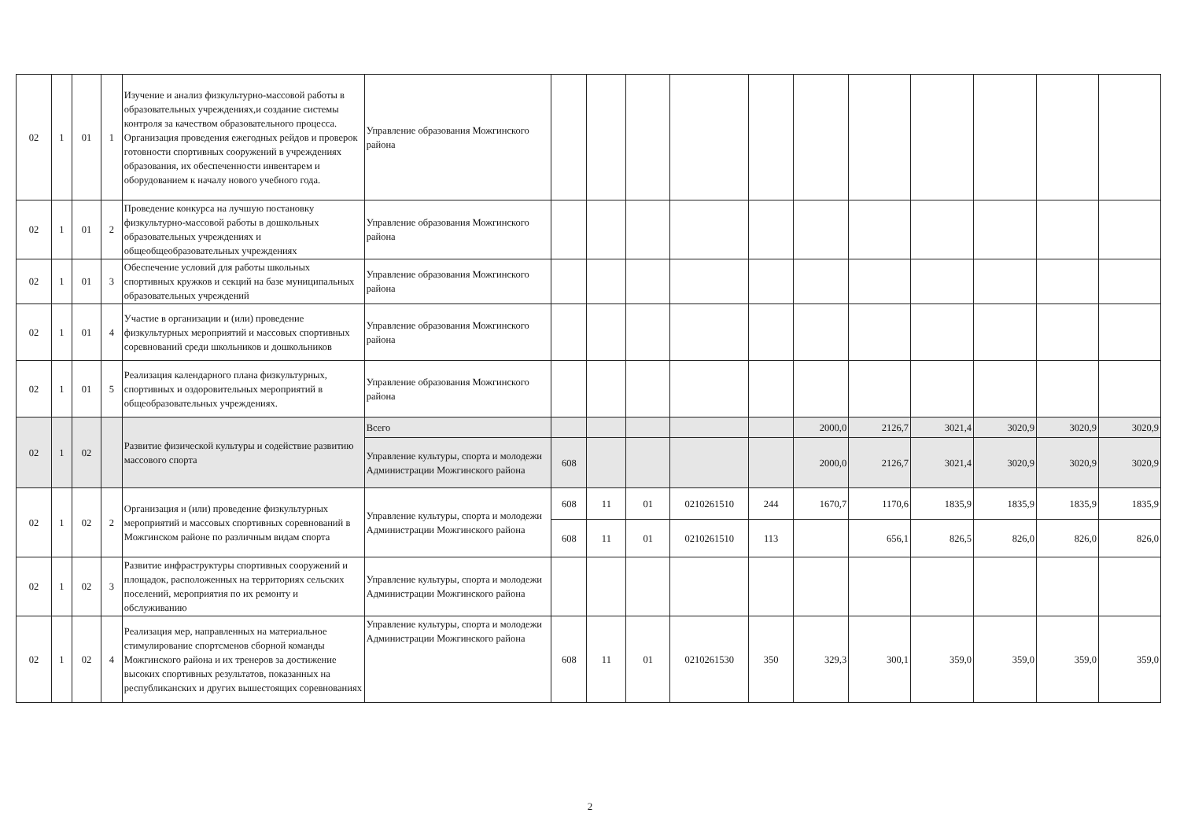| 02 | 1 | 01 | 1 | Изучение и анализ физкультурно-массовой работы в образовательных учреждениях,и создание системы контроля за качеством образовательного процесса. Организация проведения ежегодных рейдов и проверок готовности спортивных сооружений в учреждениях образования, их обеспеченности инвентарем и оборудованием к началу нового учебного года. | Управление образования Можгинского района | | | | | | | | | | | |
| 02 | 1 | 01 | 2 | Проведение конкурса на лучшую постановку физкультурно-массовой работы в дошкольных образовательных учреждениях и общеобщеобразовательных учреждениях | Управление образования Можгинского района | | | | | | | | | | | |
| 02 | 1 | 01 | 3 | Обеспечение условий для работы школьных спортивных кружков и секций на базе муниципальных образовательных учреждений | Управление образования Можгинского района | | | | | | | | | | | |
| 02 | 1 | 01 | 4 | Участие в организации и (или) проведение физкультурных мероприятий и массовых спортивных соревнований среди школьников и дошкольников | Управление образования Можгинского района | | | | | | | | | | | |
| 02 | 1 | 01 | 5 | Реализация календарного плана физкультурных, спортивных и оздоровительных мероприятий в общеобразовательных учреждениях. | Управление образования Можгинского района | | | | | | | | | | | |
| 02 | 1 | 02 | | Развитие физической культуры и содействие развитию массового спорта | Всего | | | | | | 2000,0 | 2126,7 | 3021,4 | 3020,9 | 3020,9 | 3020,9 |
| | | | | | Управление культуры, спорта и молодежи Администрации Можгинского района | 608 | | | | | 2000,0 | 2126,7 | 3021,4 | 3020,9 | 3020,9 | 3020,9 |
| 02 | 1 | 02 | 2 | Организация и (или) проведение физкультурных мероприятий и массовых спортивных соревнований в Можгинском районе по различным видам спорта | Управление культуры, спорта и молодежи Администрации Можгинского района | 608 | 11 | 01 | 0210261510 | 244 | 1670,7 | 1170,6 | 1835,9 | 1835,9 | 1835,9 | 1835,9 |
| | | | | | | 608 | 11 | 01 | 0210261510 | 113 | | 656,1 | 826,5 | 826,0 | 826,0 | 826,0 |
| 02 | 1 | 02 | 3 | Развитие инфраструктуры спортивных сооружений и площадок, расположенных на территориях сельских поселений, мероприятия по их ремонту и обслуживанию | Управление культуры, спорта и молодежи Администрации Можгинского района | | | | | | | | | | | |
| 02 | 1 | 02 | 4 | Реализация мер, направленных на материальное стимулирование спортсменов сборной команды Можгинского района и их тренеров за достижение высоких спортивных результатов, показанных на республиканских и других вышестоящих соревнованиях | Управление культуры, спорта и молодежи Администрации Можгинского района | 608 | 11 | 01 | 0210261530 | 350 | 329,3 | 300,1 | 359,0 | 359,0 | 359,0 | 359,0 |
2